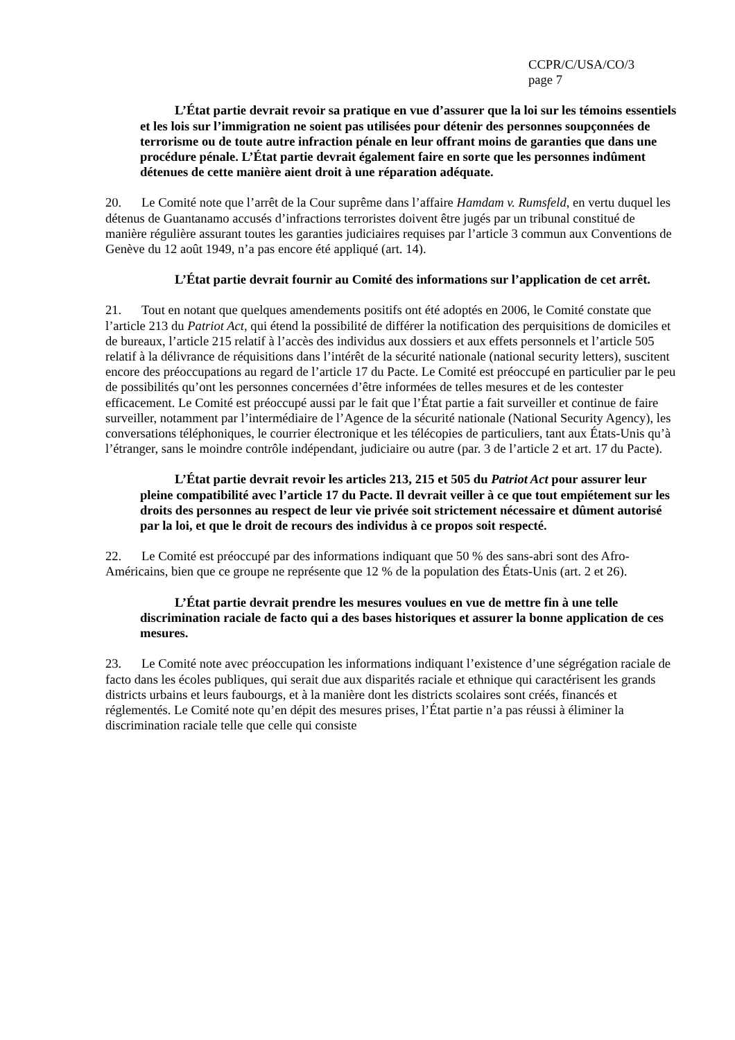CCPR/C/USA/CO/3
page 7
L’État partie devrait revoir sa pratique en vue d’assurer que la loi sur les témoins essentiels et les lois sur l’immigration ne soient pas utilisées pour détenir des personnes soupçonnées de terrorisme ou de toute autre infraction pénale en leur offrant moins de garanties que dans une procédure pénale. L’État partie devrait également faire en sorte que les personnes indûment détenues de cette manière aient droit à une réparation adéquate.
20. Le Comité note que l’arrêt de la Cour suprême dans l’affaire Hamdam v. Rumsfeld, en vertu duquel les détenus de Guantanamo accusés d’infractions terroristes doivent être jugés par un tribunal constitué de manière régulière assurant toutes les garanties judiciaires requises par l’article 3 commun aux Conventions de Genève du 12 août 1949, n’a pas encore été appliqué (art. 14).
L’État partie devrait fournir au Comité des informations sur l’application de cet arrêt.
21. Tout en notant que quelques amendements positifs ont été adoptés en 2006, le Comité constate que l’article 213 du Patriot Act, qui étend la possibilité de différer la notification des perquisitions de domiciles et de bureaux, l’article 215 relatif à l’accès des individus aux dossiers et aux effets personnels et l’article 505 relatif à la délivrance de réquisitions dans l’intérêt de la sécurité nationale (national security letters), suscitent encore des préoccupations au regard de l’article 17 du Pacte. Le Comité est préoccupé en particulier par le peu de possibilités qu’ont les personnes concernées d’être informées de telles mesures et de les contester efficacement. Le Comité est préoccupé aussi par le fait que l’État partie a fait surveiller et continue de faire surveiller, notamment par l’intermédiaire de l’Agence de la sécurité nationale (National Security Agency), les conversations téléphoniques, le courrier électronique et les télécopies de particuliers, tant aux États-Unis qu’à l’étranger, sans le moindre contrôle indépendant, judiciaire ou autre (par. 3 de l’article 2 et art. 17 du Pacte).
L’État partie devrait revoir les articles 213, 215 et 505 du Patriot Act pour assurer leur pleine compatibilité avec l’article 17 du Pacte. Il devrait veiller à ce que tout empiétement sur les droits des personnes au respect de leur vie privée soit strictement nécessaire et dûment autorisé par la loi, et que le droit de recours des individus à ce propos soit respecté.
22. Le Comité est préoccupé par des informations indiquant que 50 % des sans-abri sont des Afro-Américains, bien que ce groupe ne représente que 12 % de la population des États-Unis (art. 2 et 26).
L’État partie devrait prendre les mesures voulues en vue de mettre fin à une telle discrimination raciale de facto qui a des bases historiques et assurer la bonne application de ces mesures.
23. Le Comité note avec préoccupation les informations indiquant l’existence d’une ségrégation raciale de facto dans les écoles publiques, qui serait due aux disparités raciale et ethnique qui caractérisent les grands districts urbains et leurs faubourgs, et à la manière dont les districts scolaires sont créés, financés et réglementés. Le Comité note qu’en dépit des mesures prises, l’État partie n’a pas réussi à éliminer la discrimination raciale telle que celle qui consiste